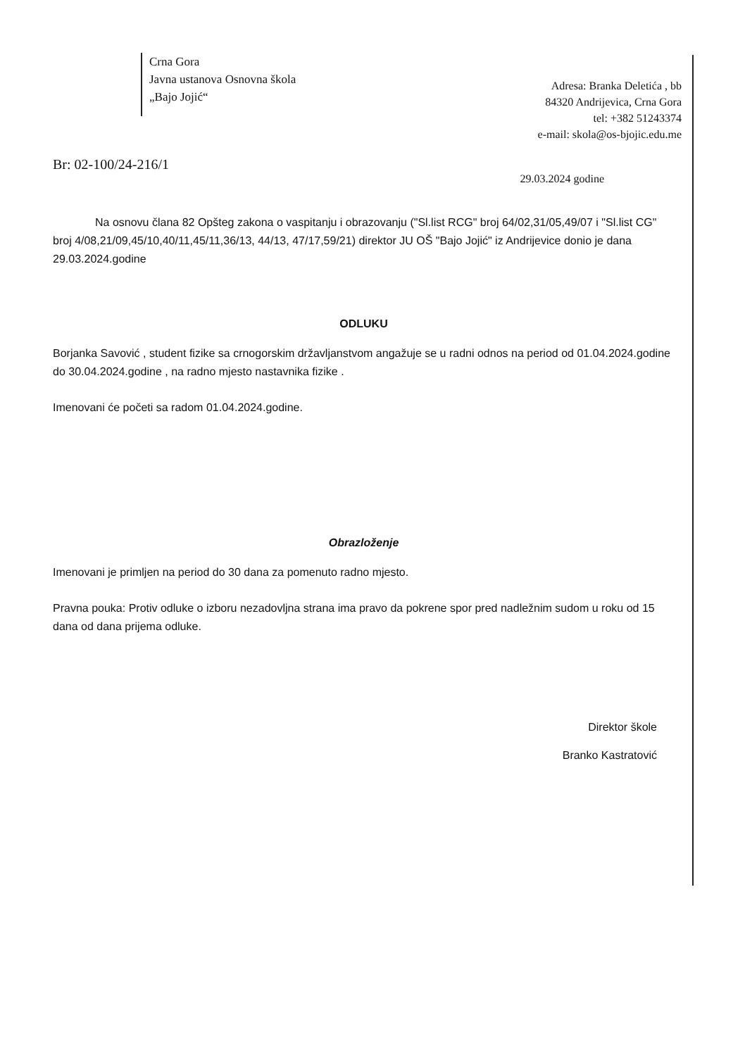Crna Gora
Javna ustanova Osnovna škola
„Bajo Jojić“
Adresa: Branka Deletića , bb
84320 Andrijevica, Crna Gora
tel: +382 51243374
e-mail: skola@os-bjojic.edu.me
Br: 02-100/24-216/1
29.03.2024 godine
Na osnovu člana 82 Opšteg zakona o vaspitanju i obrazovanju ("Sl.list RCG" broj 64/02,31/05,49/07 i "Sl.list CG" broj 4/08,21/09,45/10,40/11,45/11,36/13, 44/13, 47/17,59/21) direktor JU OŠ "Bajo Jojić" iz Andrijevice donio je dana 29.03.2024.godine
ODLUKU
Borjanka Savović , student fizike sa crnogorskim državljanstvom angažuje se u radni odnos na period od 01.04.2024.godine do 30.04.2024.godine , na radno mjesto nastavnika fizike .
Imenovani će početi sa radom 01.04.2024.godine.
Obrazloženje
Imenovani je primljen na period do 30 dana za pomenuto radno mjesto.
Pravna pouka: Protiv odluke o izboru nezadovljna strana ima pravo da pokrene spor pred nadležnim sudom u roku od 15 dana od dana prijema odluke.
Direktor škole
Branko Kastratović